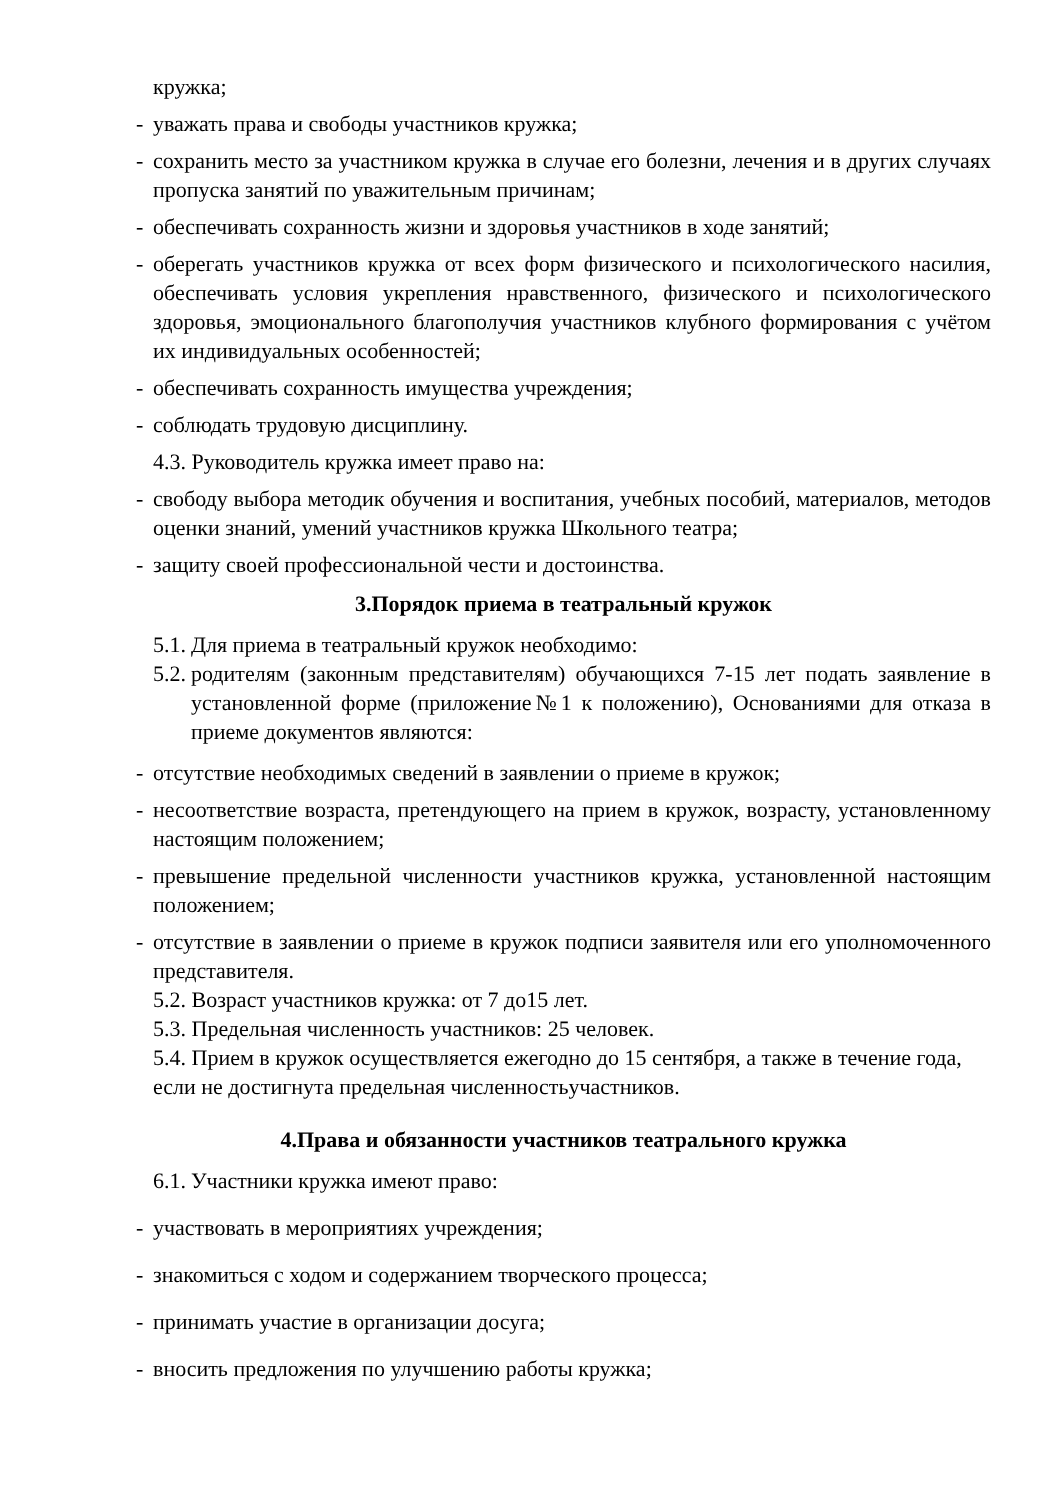кружка;
- уважать права и свободы участников кружка;
- сохранить место за участником кружка в случае его болезни, лечения и в других случаях пропуска занятий по уважительным причинам;
- обеспечивать сохранность жизни и здоровья участников в ходе занятий;
- оберегать участников кружка от всех форм физического и психологического насилия, обеспечивать условия укрепления нравственного, физического и психологического здоровья, эмоционального благополучия участников клубного формирования с учётом их индивидуальных особенностей;
- обеспечивать сохранность имущества учреждения;
- соблюдать трудовую дисциплину.
4.3. Руководитель кружка имеет право на:
- свободу выбора методик обучения и воспитания, учебных пособий, материалов, методов оценки знаний, умений участников кружка Школьного театра;
- защиту своей профессиональной чести и достоинства.
3.Порядок приема в театральный кружок
5.1. Для приема в театральный кружок необходимо:
5.2. родителям (законным представителям) обучающихся 7-15 лет подать заявление в установленной форме (приложение№1 к положению), Основаниями для отказа в приеме документов являются:
- отсутствие необходимых сведений в заявлении о приеме в кружок;
- несоответствие возраста, претендующего на прием в кружок, возрасту, установленному настоящим положением;
- превышение предельной численности участников кружка, установленной настоящим положением;
- отсутствие в заявлении о приеме в кружок подписи заявителя или его уполномоченного представителя.
5.2. Возраст участников кружка: от 7 до15 лет.
5.3. Предельная численность участников: 25 человек.
5.4. Прием в кружок осуществляется ежегодно до 15 сентября, а также в течение года, если не достигнута предельная численностьучастников.
4.Права и обязанности участников театрального кружка
6.1. Участники кружка имеют право:
- участвовать в мероприятиях учреждения;
- знакомиться с ходом и содержанием творческого процесса;
- принимать участие в организации досуга;
- вносить предложения по улучшению работы кружка;